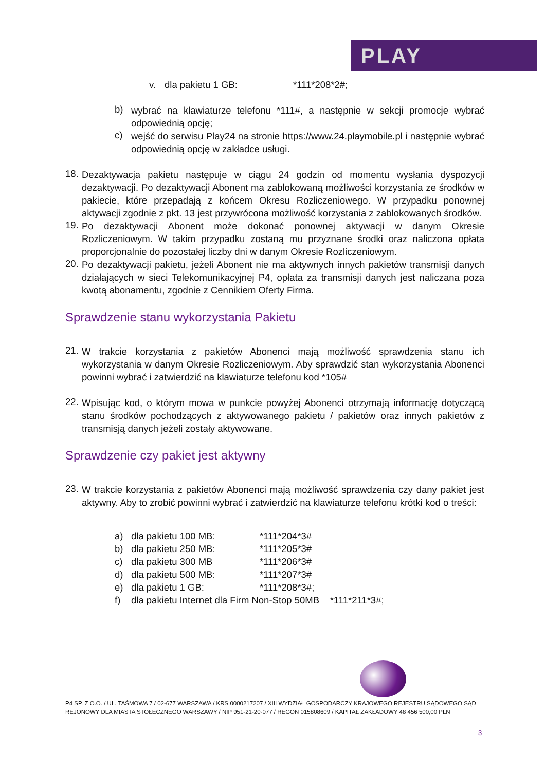PLAY
v. dla pakietu 1 GB: *111*208*2#;
b) wybrać na klawiaturze telefonu *111#, a następnie w sekcji promocje wybrać odpowiednią opcję;
c) wejść do serwisu Play24 na stronie https://www.24.playmobile.pl i następnie wybrać odpowiednią opcję w zakładce usługi.
18. Dezaktywacja pakietu następuje w ciągu 24 godzin od momentu wysłania dyspozycji dezaktywacji. Po dezaktywacji Abonent ma zablokowaną możliwości korzystania ze środków w pakiecie, które przepadają z końcem Okresu Rozliczeniowego. W przypadku ponownej aktywacji zgodnie z pkt. 13 jest przywrócona możliwość korzystania z zablokowanych środków.
19. Po dezaktywacji Abonent może dokonać ponownej aktywacji w danym Okresie Rozliczeniowym. W takim przypadku zostaną mu przyznane środki oraz naliczona opłata proporcjonalnie do pozostałej liczby dni w danym Okresie Rozliczeniowym.
20. Po dezaktywacji pakietu, jeżeli Abonent nie ma aktywnych innych pakietów transmisji danych działających w sieci Telekomunikacyjnej P4, opłata za transmisji danych jest naliczana poza kwotą abonamentu, zgodnie z Cennikiem Oferty Firma.
Sprawdzenie stanu wykorzystania Pakietu
21. W trakcie korzystania z pakietów Abonenci mają możliwość sprawdzenia stanu ich wykorzystania w danym Okresie Rozliczeniowym. Aby sprawdzić stan wykorzystania Abonenci powinni wybrać i zatwierdzić na klawiaturze telefonu kod *105#
22. Wpisując kod, o którym mowa w punkcie powyżej Abonenci otrzymają informację dotyczącą stanu środków pochodzących z aktywowanego pakietu / pakietów oraz innych pakietów z transmisją danych jeżeli zostały aktywowane.
Sprawdzenie czy pakiet jest aktywny
23. W trakcie korzystania z pakietów Abonenci mają możliwość sprawdzenia czy dany pakiet jest aktywny. Aby to zrobić powinni wybrać i zatwierdzić na klawiaturze telefonu krótki kod o treści:
a) dla pakietu 100 MB: *111*204*3#
b) dla pakietu 250 MB: *111*205*3#
c) dla pakietu 300 MB *111*206*3#
d) dla pakietu 500 MB: *111*207*3#
e) dla pakietu 1 GB: *111*208*3#;
f) dla pakietu Internet dla Firm Non-Stop 50MB *111*211*3#;
P4 SP. Z O.O. / UL. TAŚMOWA 7 / 02-677 WARSZAWA / KRS 0000217207 / XIII WYDZIAŁ GOSPODARCZY KRAJOWEGO REJESTRU SĄDOWEGO SĄD REJONOWY DLA MIASTA STOŁECZNEGO WARSZAWY / NIP 951-21-20-077 / REGON 015808609 / KAPITAŁ ZAKŁADOWY 48 456 500,00 PLN
3